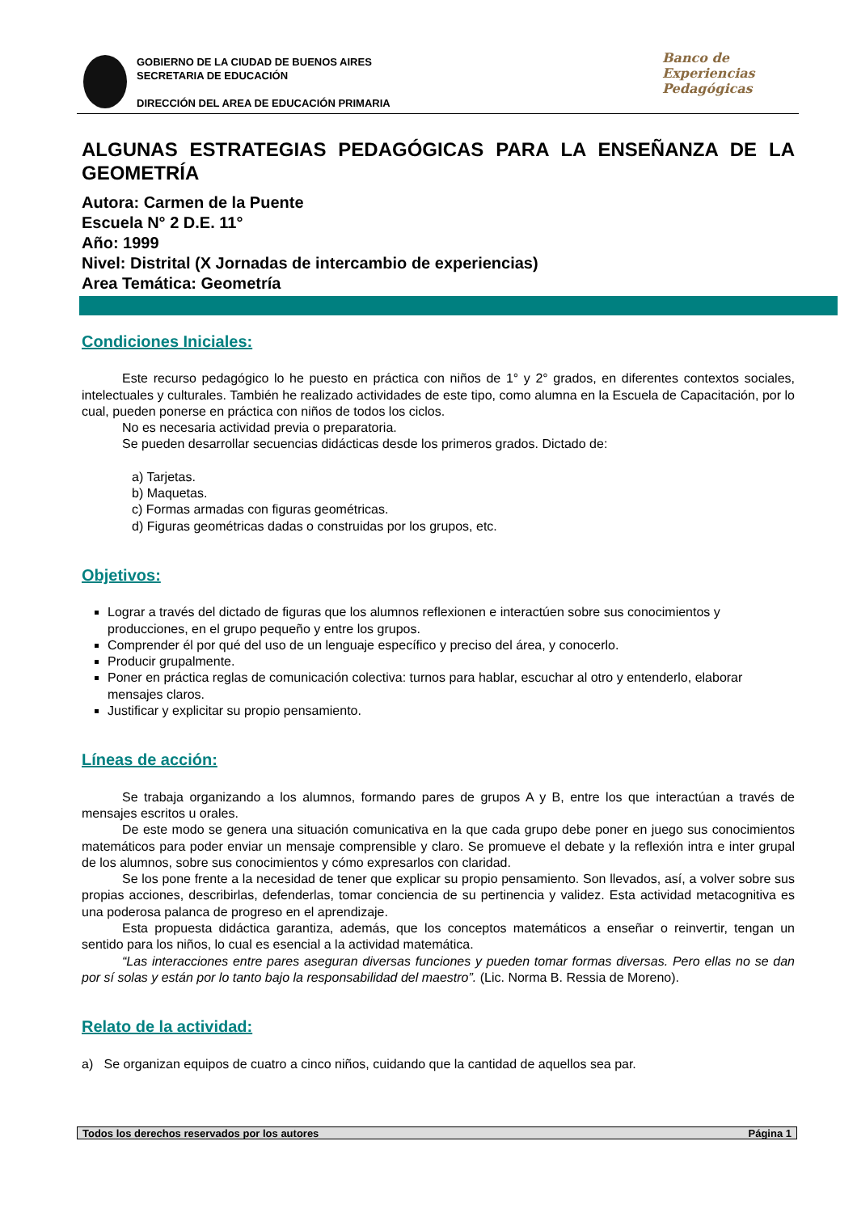GOBIERNO DE LA CIUDAD DE BUENOS AIRES
SECRETARIA DE EDUCACIÓN
DIRECCIÓN DEL AREA DE EDUCACIÓN PRIMARIA
Banco de
Experiencias
Pedagógicas
ALGUNAS ESTRATEGIAS PEDAGÓGICAS PARA LA ENSEÑANZA DE LA GEOMETRÍA
Autora: Carmen de la Puente
Escuela N° 2 D.E. 11°
Año: 1999
Nivel: Distrital (X Jornadas de intercambio de experiencias)
Area Temática: Geometría
Condiciones Iniciales:
Este recurso pedagógico lo he puesto en práctica con niños de 1° y 2° grados, en diferentes contextos sociales, intelectuales y culturales. También he realizado actividades de este tipo, como alumna en la Escuela de Capacitación, por lo cual, pueden ponerse en práctica con niños de todos los ciclos.
No es necesaria actividad previa o preparatoria.
Se pueden desarrollar secuencias didácticas desde los primeros grados. Dictado de:
a) Tarjetas.
b) Maquetas.
c) Formas armadas con figuras geométricas.
d) Figuras geométricas dadas o construidas por los grupos, etc.
Objetivos:
Lograr a través del dictado de figuras que los alumnos reflexionen e interactúen sobre sus conocimientos y producciones, en el grupo pequeño y entre los grupos.
Comprender él por qué del uso de un lenguaje específico y preciso del área, y conocerlo.
Producir grupalmente.
Poner en práctica reglas de comunicación colectiva: turnos para hablar, escuchar al otro y entenderlo, elaborar mensajes claros.
Justificar y explicitar su propio pensamiento.
Líneas de acción:
Se trabaja organizando a los alumnos, formando pares de grupos A y B, entre los que interactúan a través de mensajes escritos u orales.
De este modo se genera una situación comunicativa en la que cada grupo debe poner en juego sus conocimientos matemáticos para poder enviar un mensaje comprensible y claro. Se promueve el debate y la reflexión intra e inter grupal de los alumnos, sobre sus conocimientos y cómo expresarlos con claridad.
Se los pone frente a la necesidad de tener que explicar su propio pensamiento. Son llevados, así, a volver sobre sus propias acciones, describirlas, defenderlas, tomar conciencia de su pertinencia y validez. Esta actividad metacognitiva es una poderosa palanca de progreso en el aprendizaje.
Esta propuesta didáctica garantiza, además, que los conceptos matemáticos a enseñar o reinvertir, tengan un sentido para los niños, lo cual es esencial a la actividad matemática.
“Las interacciones entre pares aseguran diversas funciones y pueden tomar formas diversas. Pero ellas no se dan por sí solas y están por lo tanto bajo la responsabilidad del maestro”. (Lic. Norma B. Ressia de Moreno).
Relato de la actividad:
a) Se organizan equipos de cuatro a cinco niños, cuidando que la cantidad de aquellos sea par.
Todos los derechos reservados por los autores Página 1